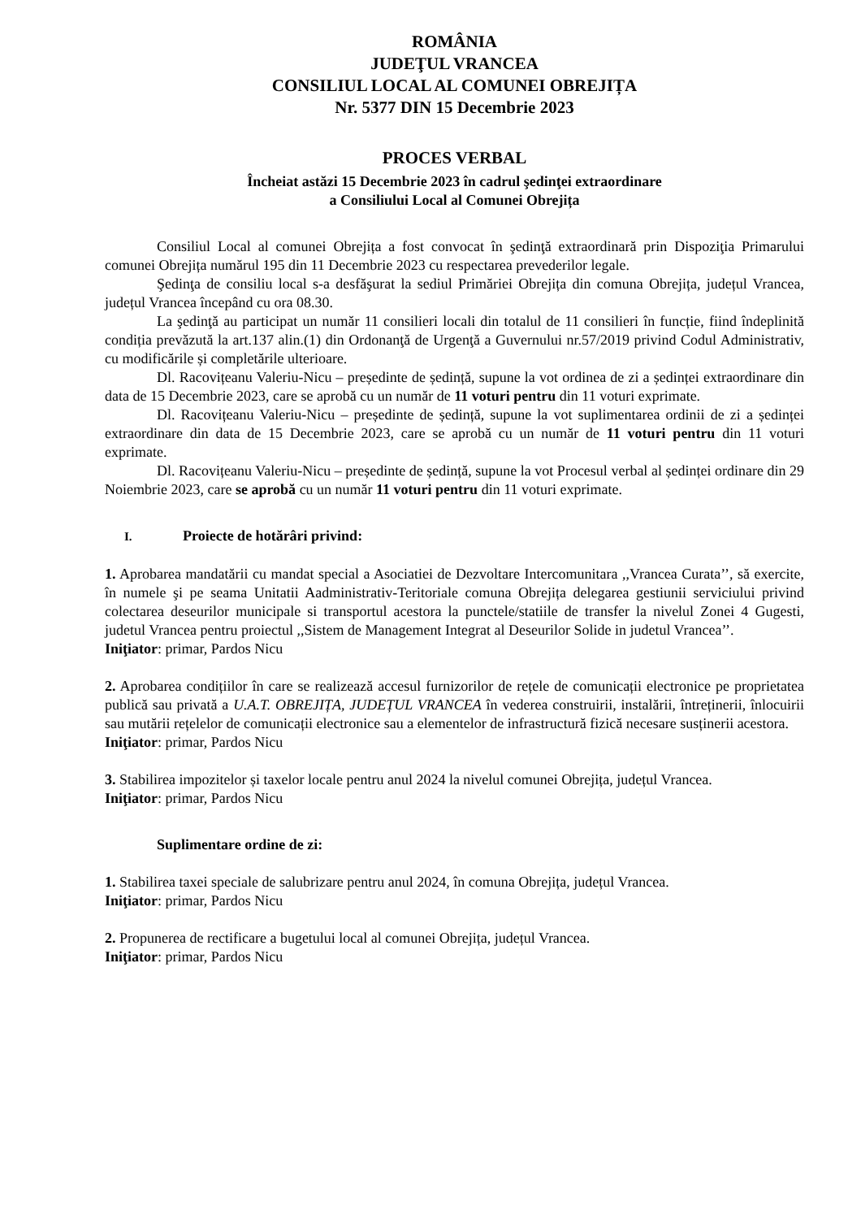ROMÂNIA
JUDEŢUL VRANCEA
CONSILIUL LOCAL AL COMUNEI OBREJIȚA
Nr. 5377 DIN 15 Decembrie 2023
PROCES VERBAL
Încheiat astăzi 15 Decembrie 2023 în cadrul şedinţei extraordinare
a Consiliului Local al Comunei Obrejița
Consiliul Local al comunei Obrejița a fost convocat în şedinţă extraordinară prin Dispoziţia Primarului comunei Obrejița numărul 195 din 11 Decembrie 2023 cu respectarea prevederilor legale.
Şedinţa de consiliu local s-a desfăşurat la sediul Primăriei Obrejița din comuna Obrejița, județul Vrancea, județul Vrancea începând cu ora 08.30.
La şedinţă au participat un număr 11 consilieri locali din totalul de 11 consilieri în funcție, fiind îndeplinită condiția prevăzută la art.137 alin.(1) din Ordonanţă de Urgenţă a Guvernului nr.57/2019 privind Codul Administrativ, cu modificările și completările ulterioare.
Dl. Racovițeanu Valeriu-Nicu – președinte de ședință, supune la vot ordinea de zi a ședinței extraordinare din data de 15 Decembrie 2023, care se aprobă cu un număr de 11 voturi pentru din 11 voturi exprimate.
Dl. Racovițeanu Valeriu-Nicu – președinte de ședință, supune la vot suplimentarea ordinii de zi a ședinței extraordinare din data de 15 Decembrie 2023, care se aprobă cu un număr de 11 voturi pentru din 11 voturi exprimate.
Dl. Racovițeanu Valeriu-Nicu – președinte de ședință, supune la vot Procesul verbal al ședinței ordinare din 29 Noiembrie 2023, care se aprobă cu un număr 11 voturi pentru din 11 voturi exprimate.
I. Proiecte de hotărâri privind:
1. Aprobarea mandatării cu mandat special a Asociatiei de Dezvoltare Intercomunitara ,,Vrancea Curata’’, să exercite, în numele şi pe seama Unitatii Aadministrativ-Teritoriale comuna Obrejița delegarea gestiunii serviciului privind colectarea deseurilor municipale si transportul acestora la punctele/statiile de transfer la nivelul Zonei 4 Gugesti, judetul Vrancea pentru proiectul ,,Sistem de Management Integrat al Deseurilor Solide in judetul Vrancea’’.
Iniţiator: primar, Pardos Nicu
2. Aprobarea condițiilor în care se realizează accesul furnizorilor de rețele de comunicații electronice pe proprietatea publică sau privată a U.A.T. OBREJIȚA, JUDEȚUL VRANCEA în vederea construirii, instalării, întreținerii, înlocuirii sau mutării rețelelor de comunicații electronice sau a elementelor de infrastructură fizică necesare susținerii acestora.
Iniţiator: primar, Pardos Nicu
3. Stabilirea impozitelor și taxelor locale pentru anul 2024 la nivelul comunei Obrejița, județul Vrancea.
Iniţiator: primar, Pardos Nicu
Suplimentare ordine de zi:
1. Stabilirea taxei speciale de salubrizare pentru anul 2024, în comuna Obrejița, județul Vrancea.
Iniţiator: primar, Pardos Nicu
2. Propunerea de rectificare a bugetului local al comunei Obrejița, județul Vrancea.
Iniţiator: primar, Pardos Nicu